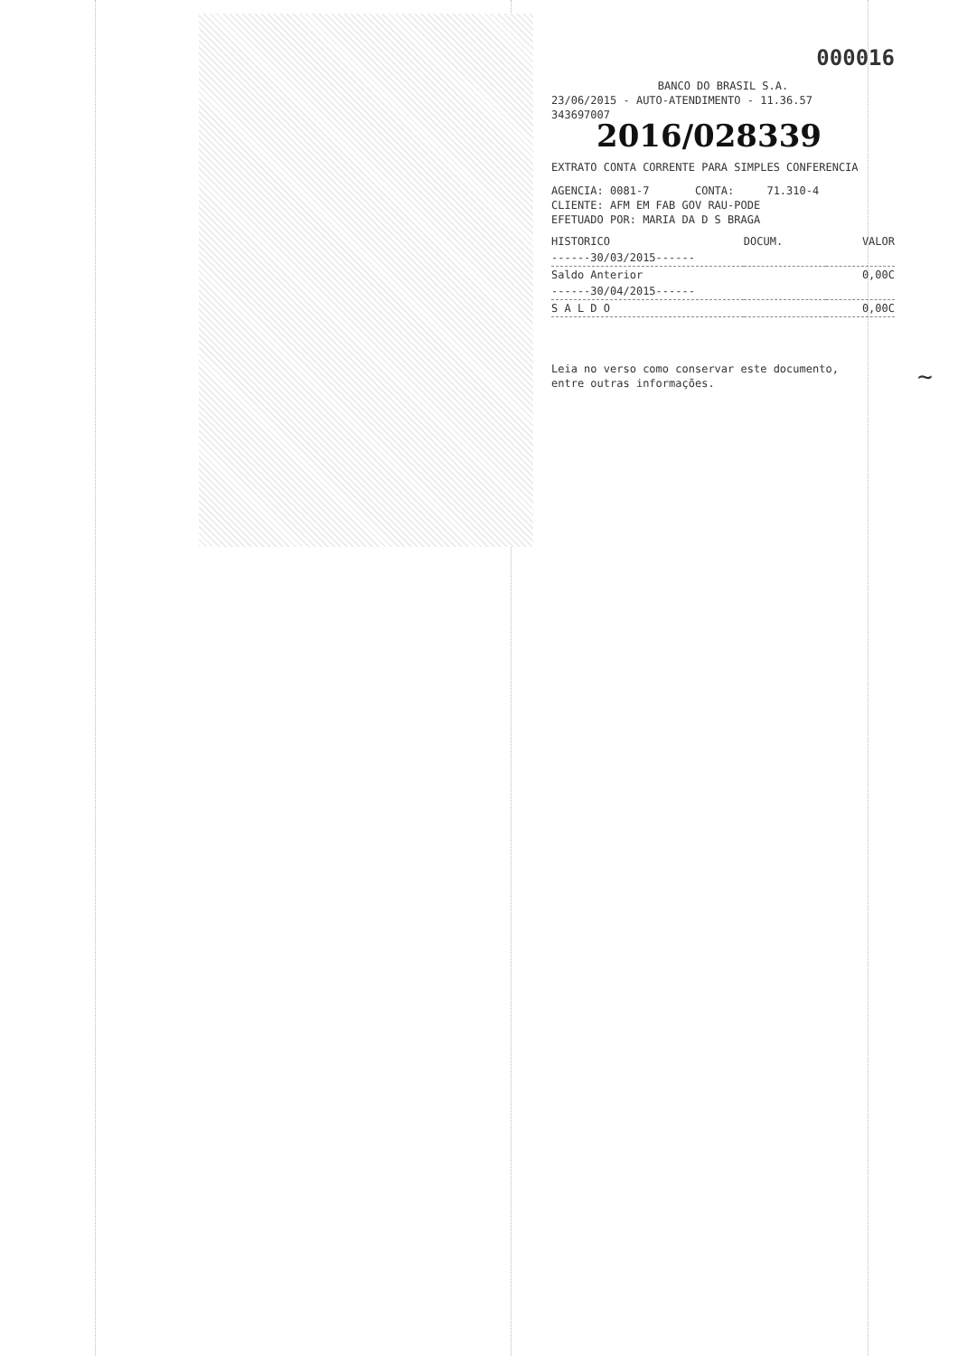000016
BANCO DO BRASIL S.A.
23/06/2015 - AUTO-ATENDIMENTO - 11.36.57
343697007
2016/028339
EXTRATO CONTA CORRENTE PARA SIMPLES CONFERENCIA
AGENCIA: 0081-7 CONTA: 71.310-4
CLIENTE: AFM EM FAB GOV RAU-PODE
EFETUADO POR: MARIA DA D S BRAGA
| HISTORICO | DOCUM. | VALOR |
| --- | --- | --- |
| ------30/03/2015------ | | |
| Saldo Anterior | | 0,00C |
| ------30/04/2015------ | | |
| S A L D O | | 0,00C |
Leia no verso como conservar este documento,
entre outras informações.
~